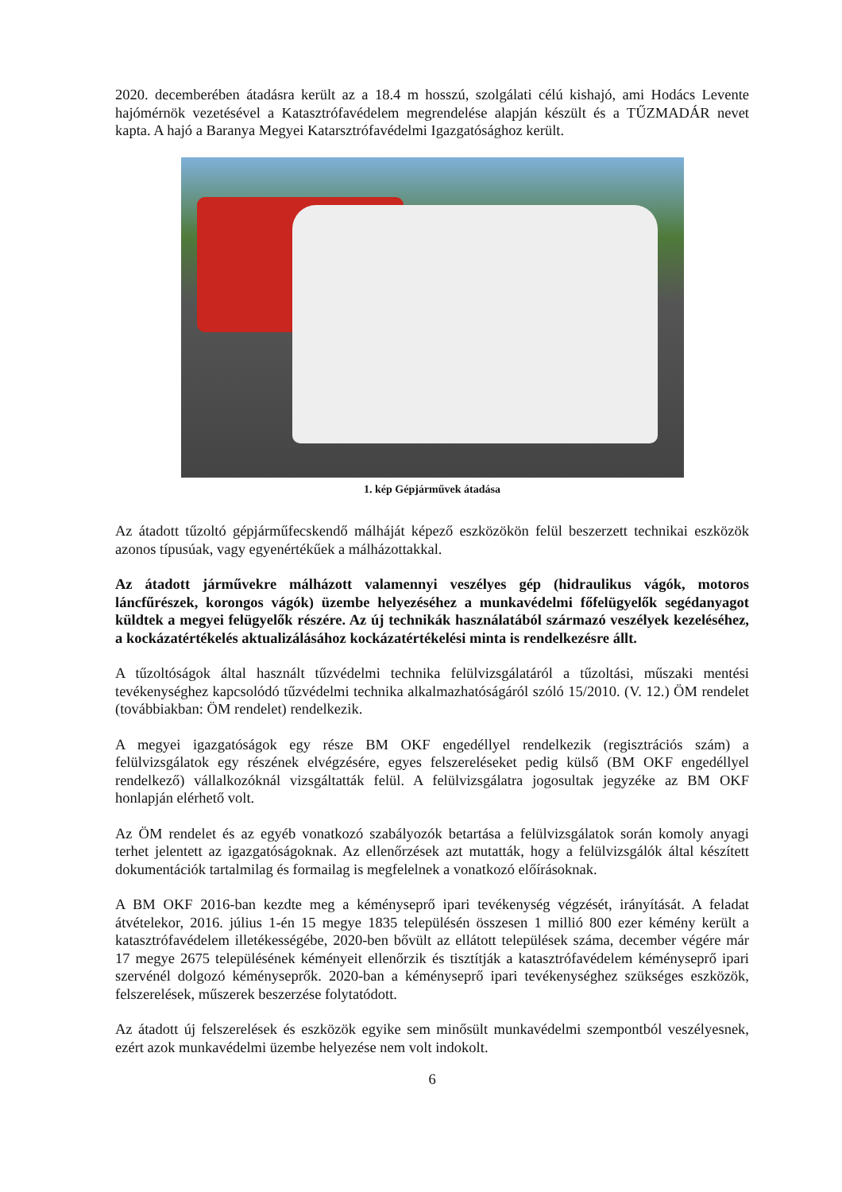2020. decemberében átadásra került az a 18.4 m hosszú, szolgálati célú kishajó, ami Hodács Levente hajómérnök vezetésével a Katasztrófavédelem megrendelése alapján készült és a TŰZMADÁR nevet kapta. A hajó a Baranya Megyei Katarsztrófavédelmi Igazgatósághoz került.
1. kép Gépjárművek átadása
Az átadott tűzoltó gépjárműfecskendő málháját képező eszközökön felül beszerzett technikai eszközök azonos típusúak, vagy egyenértékűek a málházottakkal.
Az átadott járművekre málházott valamennyi veszélyes gép (hidraulikus vágók, motoros láncfűrészek, korongos vágók) üzembe helyezéséhez a munkavédelmi főfelügyelők segédanyagot küldtek a megyei felügyelők részére. Az új technikák használatából származó veszélyek kezeléséhez, a kockázatértékelés aktualizálásához kockázatértékelési minta is rendelkezésre állt.
A tűzoltóságok által használt tűzvédelmi technika felülvizsgálatáról a tűzoltási, műszaki mentési tevékenységhez kapcsolódó tűzvédelmi technika alkalmazhatóságáról szóló 15/2010. (V. 12.) ÖM rendelet (továbbiakban: ÖM rendelet) rendelkezik.
A megyei igazgatóságok egy része BM OKF engedéllyel rendelkezik (regisztrációs szám) a felülvizsgálatok egy részének elvégzésére, egyes felszereléseket pedig külső (BM OKF engedéllyel rendelkező) vállalkozóknál vizsgáltatták felül. A felülvizsgálatra jogosultak jegyzéke az BM OKF honlapján elérhető volt.
Az ÖM rendelet és az egyéb vonatkozó szabályozók betartása a felülvizsgálatok során komoly anyagi terhet jelentett az igazgatóságoknak. Az ellenőrzések azt mutatták, hogy a felülvizsgálók által készített dokumentációk tartalmilag és formailag is megfelelnek a vonatkozó előírásoknak.
A BM OKF 2016-ban kezdte meg a kéményseprő ipari tevékenység végzését, irányítását. A feladat átvételekor, 2016. július 1-én 15 megye 1835 településén összesen 1 millió 800 ezer kémény került a katasztrófavédelem illetékességébe, 2020-ben bővült az ellátott települések száma, december végére már 17 megye 2675 településének kéményeit ellenőrzik és tisztítják a katasztrófavédelem kéményseprő ipari szervénél dolgozó kéményseprők. 2020-ban a kéményseprő ipari tevékenységhez szükséges eszközök, felszerelések, műszerek beszerzése folytatódott.
Az átadott új felszerelések és eszközök egyike sem minősült munkavédelmi szempontból veszélyesnek, ezért azok munkavédelmi üzembe helyezése nem volt indokolt.
6